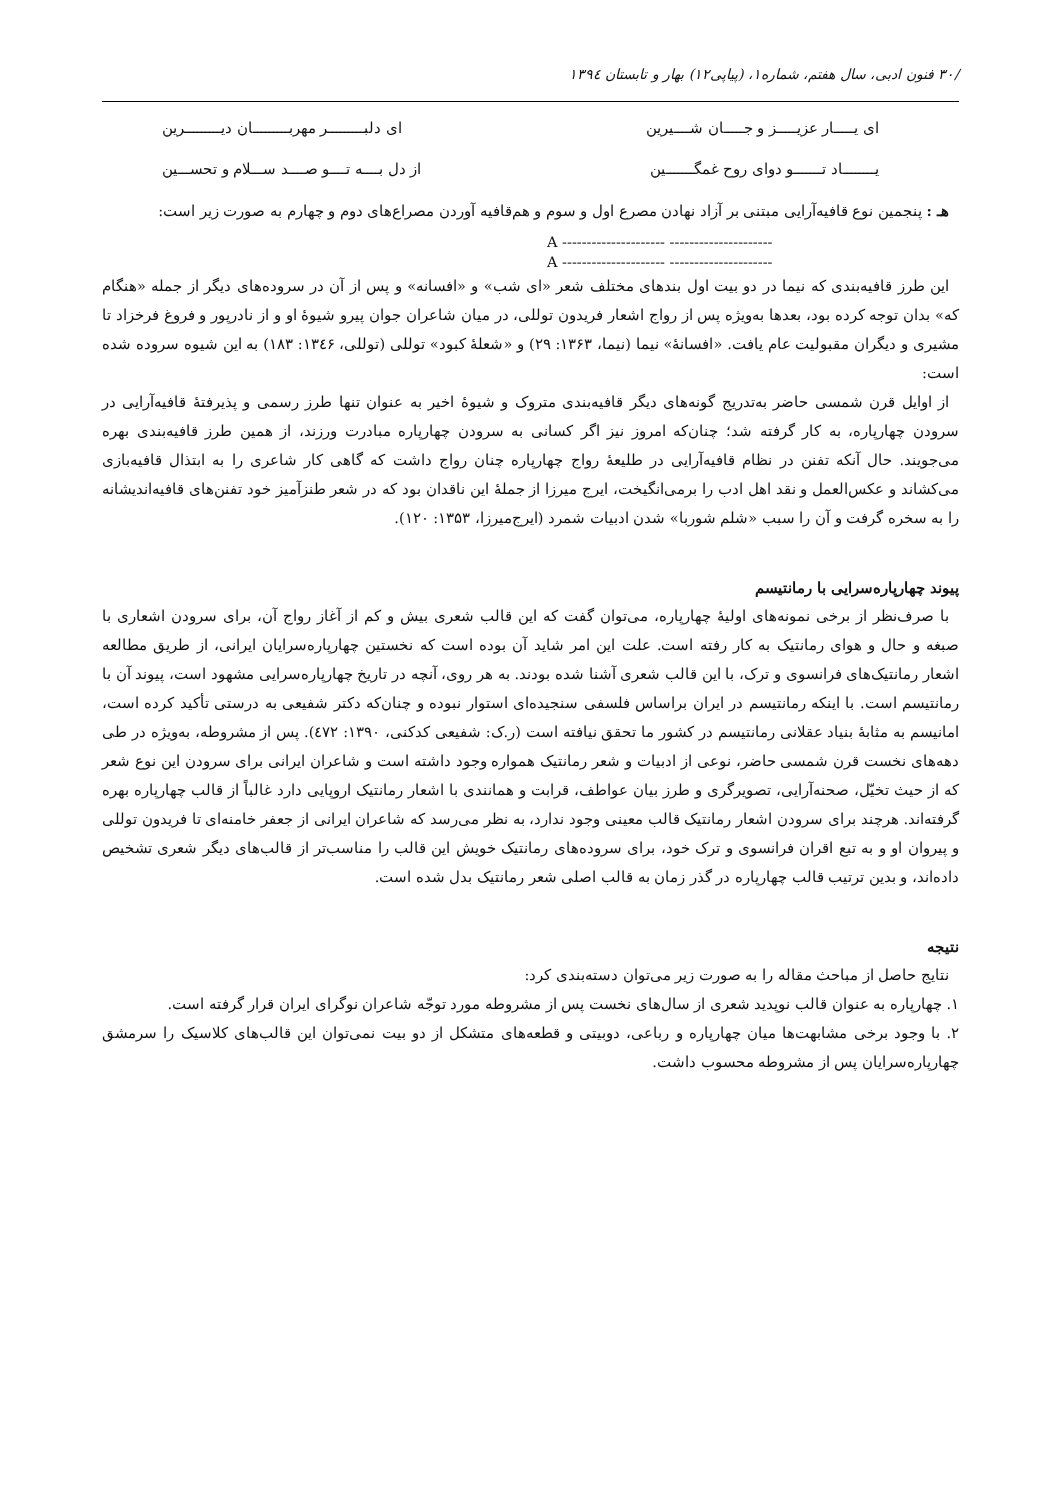/۳۰ فنون ادبی، سال هفتم، شماره۱، (پیاپی۱۲) بهار و تابستان ۱۳۹٤
ای یـــــار عزیـــــز و جـــــان شــــیرین ای دلبـــــــــر مهربـــــــــان دیـــــــــرین
یــــــــاد تـــــــو دوای روح غمگـــــــین از دل بــــه تــــو صــــد ســـلام و تحســـین
هـ : پنجمین نوع قافیه‌آرایی مبتنی بر آزاد نهادن مصرع اول و سوم و هم‌قافیه آوردن مصراع‌های دوم و چهارم به صورت زیر است:
A --------------------- ---------------------
A --------------------- ---------------------
این طرز قافیه‌بندی که نیما در دو بیت اول بندهای مختلف شعر «ای شب» و «افسانه» و پس از آن در سروده‌های دیگر از جمله «هنگام که» بدان توجه کرده بود، بعدها به‌ویژه پس از رواج اشعار فریدون توللی، در میان شاعران جوان پیرو شیوهٔ او و از نادرپور و فروغ فرخزاد تا مشیری و دیگران مقبولیت عام یافت. «افسانهٔ» نیما (نیما، ۱۳۶۳: ۲۹) و «شعلهٔ کبود» توللی (توللی، ۱۳٤۶: ۱۸۳) به این شیوه سروده شده است:
از اوایل قرن شمسی حاضر به‌تدریج گونه‌های دیگر قافیه‌بندی متروک و شیوهٔ اخیر به عنوان تنها طرز رسمی و پذیرفتهٔ قافیه‌آرایی در سرودن چهارپاره، به کار گرفته شد؛ چنان‌که امروز نیز اگر کسانی به سرودن چهارپاره مبادرت ورزند، از همین طرز قافیه‌بندی بهره می‌جویند. حال آنکه تفنن در نظام قافیه‌آرایی در طلیعهٔ رواج چهارپاره چنان رواج داشت که گاهی کار شاعری را به ابتذال قافیه‌بازی می‌کشاند و عکس‌العمل و نقد اهل ادب را برمی‌انگیخت، ایرج میرزا از جملهٔ این ناقدان بود که در شعر طنزآمیز خود تفنن‌های قافیه‌اندیشانه را به سخره گرفت و آن را سبب «شلم شوربا» شدن ادبیات شمرد (ایرج‌میرزا، ۱۳۵۳: ۱۲۰).
پیوند چهارپاره‌سرایی با رمانتیسم
با صرف‌نظر از برخی نمونه‌های اولیهٔ چهارپاره، می‌توان گفت که این قالب شعری بیش و کم از آغاز رواج آن، برای سرودن اشعاری با صبغه و حال و هوای رمانتیک به کار رفته است. علت این امر شاید آن بوده است که نخستین چهارپاره‌سرایان ایرانی، از طریق مطالعه اشعار رمانتیک‌های فرانسوی و ترک، با این قالب شعری آشنا شده بودند. به هر روی، آنچه در تاریخ چهارپاره‌سرایی مشهود است، پیوند آن با رمانتیسم است. با اینکه رمانتیسم در ایران براساس فلسفی سنجیده‌ای استوار نبوده و چنان‌که دکتر شفیعی به درستی تأکید کرده است، امانیسم به مثابهٔ بنیاد عقلانی رمانتیسم در کشور ما تحقق نیافته است (ر.ک: شفیعی کدکنی، ۱۳۹۰: ٤۷۲). پس از مشروطه، به‌ویژه در طی دهه‌های نخست قرن شمسی حاضر، نوعی از ادبیات و شعر رمانتیک همواره وجود داشته است و شاعران ایرانی برای سرودن این نوع شعر که از حیث تخیّل، صحنه‌آرایی، تصویرگری و طرز بیان عواطف، قرابت و همانندی با اشعار رمانتیک اروپایی دارد غالباً از قالب چهارپاره بهره گرفته‌اند. هرچند برای سرودن اشعار رمانتیک قالب معینی وجود ندارد، به نظر می‌رسد که شاعران ایرانی از جعفر خامنه‌ای تا فریدون توللی و پیروان او و به تبع اقران فرانسوی و ترک خود، برای سروده‌های رمانتیک خویش این قالب را مناسب‌تر از قالب‌های دیگر شعری تشخیص داده‌اند، و بدین ترتیب قالب چهارپاره در گذر زمان به قالب اصلی شعر رمانتیک بدل شده است.
نتیجه
نتایج حاصل از مباحث مقاله را به صورت زیر می‌توان دسته‌بندی کرد:
۱. چهارپاره به عنوان قالب نوپدید شعری از سال‌های نخست پس از مشروطه مورد توجّه شاعران نوگرای ایران قرار گرفته است.
۲. با وجود برخی مشابهت‌ها میان چهارپاره و رباعی، دوبیتی و قطعه‌های متشکل از دو بیت نمی‌توان این قالب‌های کلاسیک را سرمشق چهارپاره‌سرایان پس از مشروطه محسوب داشت.